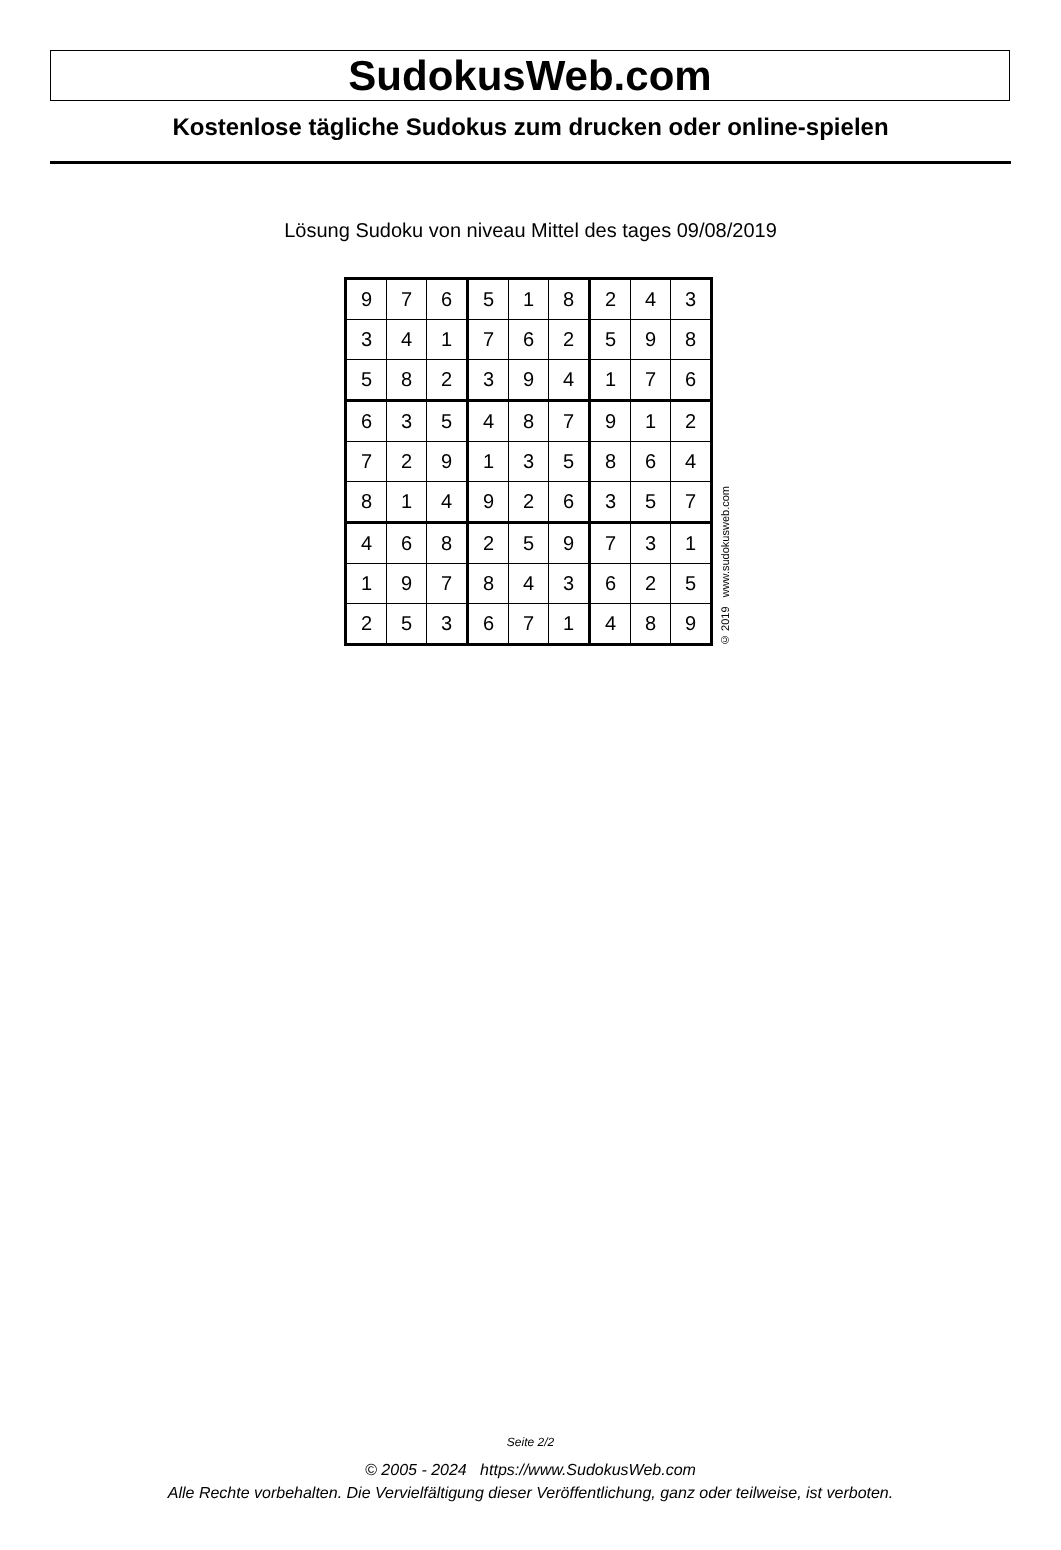SudokusWeb.com
Kostenlose tägliche Sudokus zum drucken oder online-spielen
Lösung Sudoku von niveau Mittel des tages 09/08/2019
| 9 | 7 | 6 | 5 | 1 | 8 | 2 | 4 | 3 |
| 3 | 4 | 1 | 7 | 6 | 2 | 5 | 9 | 8 |
| 5 | 8 | 2 | 3 | 9 | 4 | 1 | 7 | 6 |
| 6 | 3 | 5 | 4 | 8 | 7 | 9 | 1 | 2 |
| 7 | 2 | 9 | 1 | 3 | 5 | 8 | 6 | 4 |
| 8 | 1 | 4 | 9 | 2 | 6 | 3 | 5 | 7 |
| 4 | 6 | 8 | 2 | 5 | 9 | 7 | 3 | 1 |
| 1 | 9 | 7 | 8 | 4 | 3 | 6 | 2 | 5 |
| 2 | 5 | 3 | 6 | 7 | 1 | 4 | 8 | 9 |
© 2019 www.sudokusweb.com
Seite 2/2
© 2005 - 2024 https://www.SudokusWeb.com
Alle Rechte vorbehalten. Die Vervielfältigung dieser Veröffentlichung, ganz oder teilweise, ist verboten.